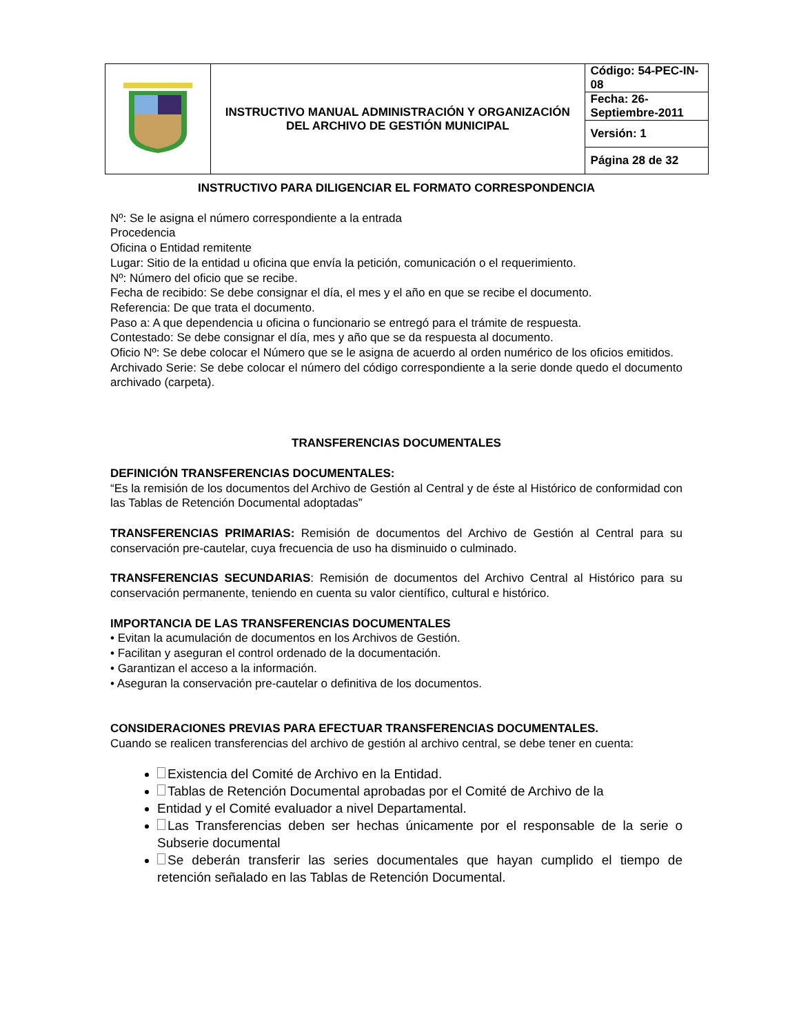| | INSTRUCTIVO MANUAL ADMINISTRACIÓN Y ORGANIZACIÓN DEL ARCHIVO DE GESTIÓN MUNICIPAL | Código: 54-PEC-IN-08 |
| | | Fecha: 26-Septiembre-2011 |
| | | Versión: 1 |
| | | Página 28 de 32 |
INSTRUCTIVO PARA DILIGENCIAR EL FORMATO CORRESPONDENCIA
Nº: Se le asigna el número correspondiente a la entrada
Procedencia
Oficina o Entidad remitente
Lugar: Sitio de la entidad u oficina que envía la petición, comunicación o el requerimiento.
Nº: Número del oficio que se recibe.
Fecha de recibido: Se debe consignar el día, el mes y el año en que se recibe el documento.
Referencia: De que trata el documento.
Paso a: A que dependencia u oficina o funcionario se entregó para el trámite de respuesta.
Contestado: Se debe consignar el día, mes y año que se da respuesta al documento.
Oficio Nº: Se debe colocar el Número que se le asigna de acuerdo al orden numérico de los oficios emitidos.
Archivado Serie: Se debe colocar el número del código correspondiente a la serie donde quedo el documento archivado (carpeta).
TRANSFERENCIAS DOCUMENTALES
DEFINICIÓN TRANSFERENCIAS DOCUMENTALES:
“Es la remisión de los documentos del Archivo de Gestión al Central y de éste al Histórico de conformidad con las Tablas de Retención Documental adoptadas”
TRANSFERENCIAS PRIMARIAS: Remisión de documentos del Archivo de Gestión al Central para su conservación pre-cautelar, cuya frecuencia de uso ha disminuido o culminado.
TRANSFERENCIAS SECUNDARIAS: Remisión de documentos del Archivo Central al Histórico para su conservación permanente, teniendo en cuenta su valor científico, cultural e histórico.
IMPORTANCIA DE LAS TRANSFERENCIAS DOCUMENTALES
• Evitan la acumulación de documentos en los Archivos de Gestión.
• Facilitan y aseguran el control ordenado de la documentación.
• Garantizan el acceso a la información.
• Aseguran la conservación pre-cautelar o definitiva de los documentos.
CONSIDERACIONES PREVIAS PARA EFECTUAR TRANSFERENCIAS DOCUMENTALES.
Cuando se realicen transferencias del archivo de gestión al archivo central, se debe tener en cuenta:
Existencia del Comité de Archivo en la Entidad.
Tablas de Retención Documental aprobadas por el Comité de Archivo de la
Entidad y el Comité evaluador a nivel Departamental.
Las Transferencias deben ser hechas únicamente por el responsable de la serie o Subserie documental
Se deberán transferir las series documentales que hayan cumplido el tiempo de retención señalado en las Tablas de Retención Documental.